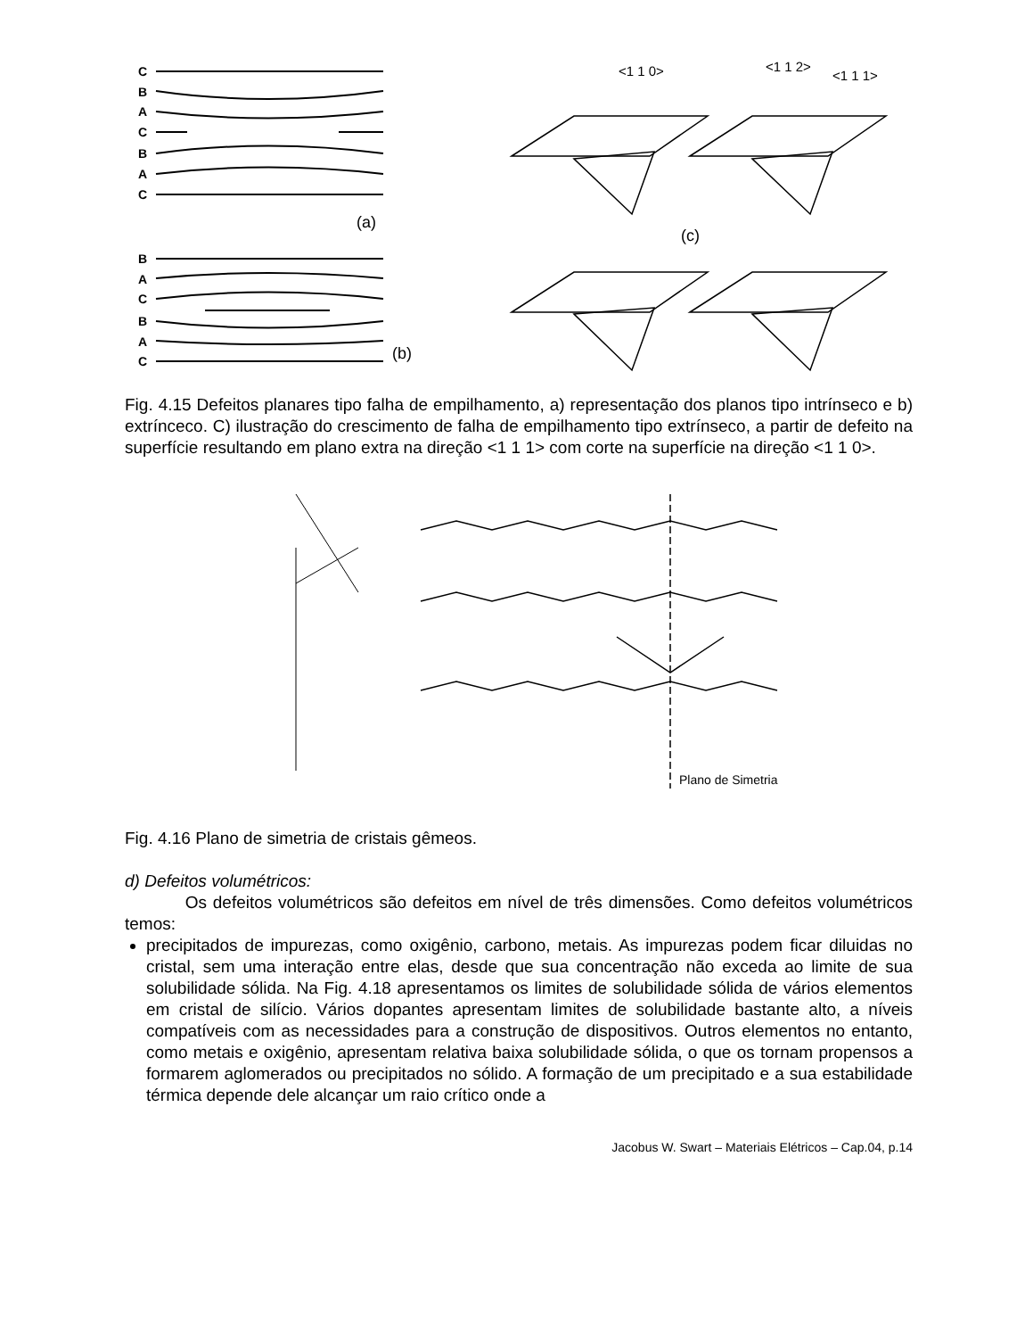C
B
A
C
B
A
C
B
A
C
B
A
C
(a)
(b)
<1 1 0>
<1 1 2>
<1 1 1>
(c)
Fig. 4.15 Defeitos planares tipo falha de empilhamento, a) representação dos planos tipo intrínseco e b) extrínceco. C) ilustração do crescimento de falha de empilhamento tipo extrínseco, a partir de defeito na superfície resultando em plano extra na direção <1 1 1> com corte na superfície na direção <1 1 0>.
Plano de Simetria
Fig. 4.16 Plano de simetria de cristais gêmeos.
d) Defeitos volumétricos:
Os defeitos volumétricos são defeitos em nível de três dimensões. Como defeitos volumétricos temos:
precipitados de impurezas, como oxigênio, carbono, metais. As impurezas podem ficar diluidas no cristal, sem uma interação entre elas, desde que sua concentração não exceda ao limite de sua solubilidade sólida. Na Fig. 4.18 apresentamos os limites de solubilidade sólida de vários elementos em cristal de silício. Vários dopantes apresentam limites de solubilidade bastante alto, a níveis compatíveis com as necessidades para a construção de dispositivos. Outros elementos no entanto, como metais e oxigênio, apresentam relativa baixa solubilidade sólida, o que os tornam propensos a formarem aglomerados ou precipitados no sólido. A formação de um precipitado e a sua estabilidade térmica depende dele alcançar um raio crítico onde a
Jacobus W. Swart – Materiais Elétricos – Cap.04, p.14